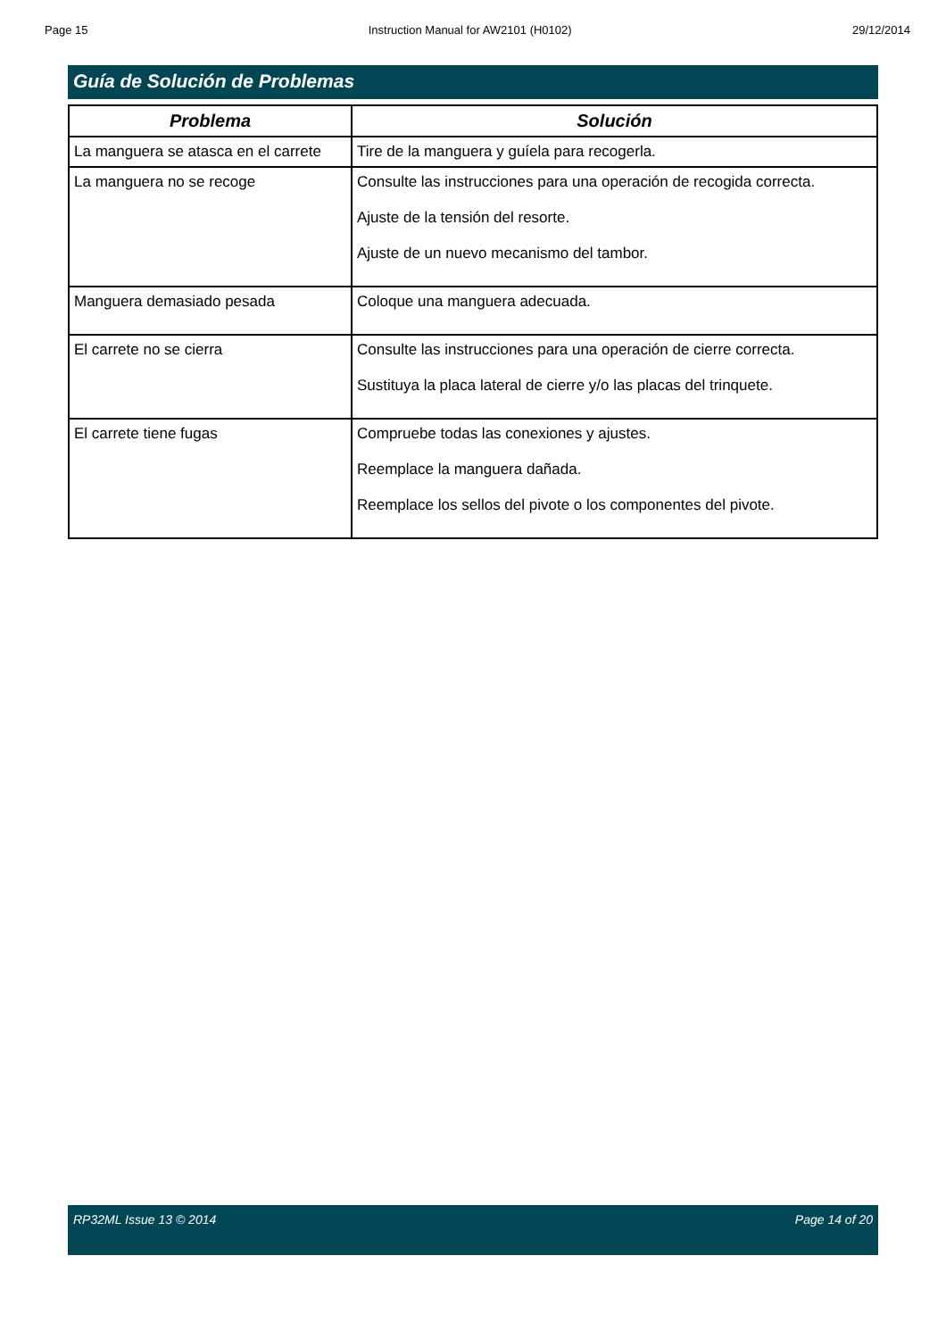Page 15 Instruction Manual for AW2101 (H0102) 29/12/2014
Guía de Solución de Problemas
| Problema | Solución |
| --- | --- |
| La manguera se atasca en el carrete | Tire de la manguera y guíela para recogerla. |
| La manguera no se recoge | Consulte las instrucciones para una operación de recogida correcta. Ajuste de la tensión del resorte. Ajuste de un nuevo mecanismo del tambor. |
| Manguera demasiado pesada | Coloque una manguera adecuada. |
| El carrete no se cierra | Consulte las instrucciones para una operación de cierre correcta. Sustituya la placa lateral de cierre y/o las placas del trinquete. |
| El carrete tiene fugas | Compruebe todas las conexiones y ajustes. Reemplace la manguera dañada. Reemplace los sellos del pivote o los componentes del pivote. |
RP32ML Issue 13 © 2014 Page 14 of 20